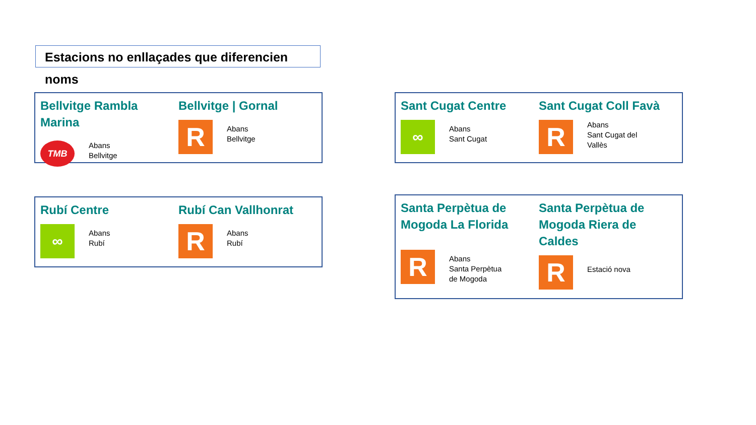Estacions no enllaçades que diferencien noms
Bellvitge Rambla Marina
TMB
Abans
Bellvitge
Bellvitge | Gornal
R
Abans
Bellvitge
Sant Cugat Centre
∞
Abans
Sant Cugat
Sant Cugat Coll Favà
R
Abans
Sant Cugat del
Vallès
Rubí Centre
∞
Abans
Rubí
Rubí Can Vallhonrat
R
Abans
Rubí
Santa Perpètua de
Mogoda La Florida
R
Abans
Santa Perpètua
de Mogoda
Santa Perpètua de
Mogoda Riera de
Caldes
R
Estació nova